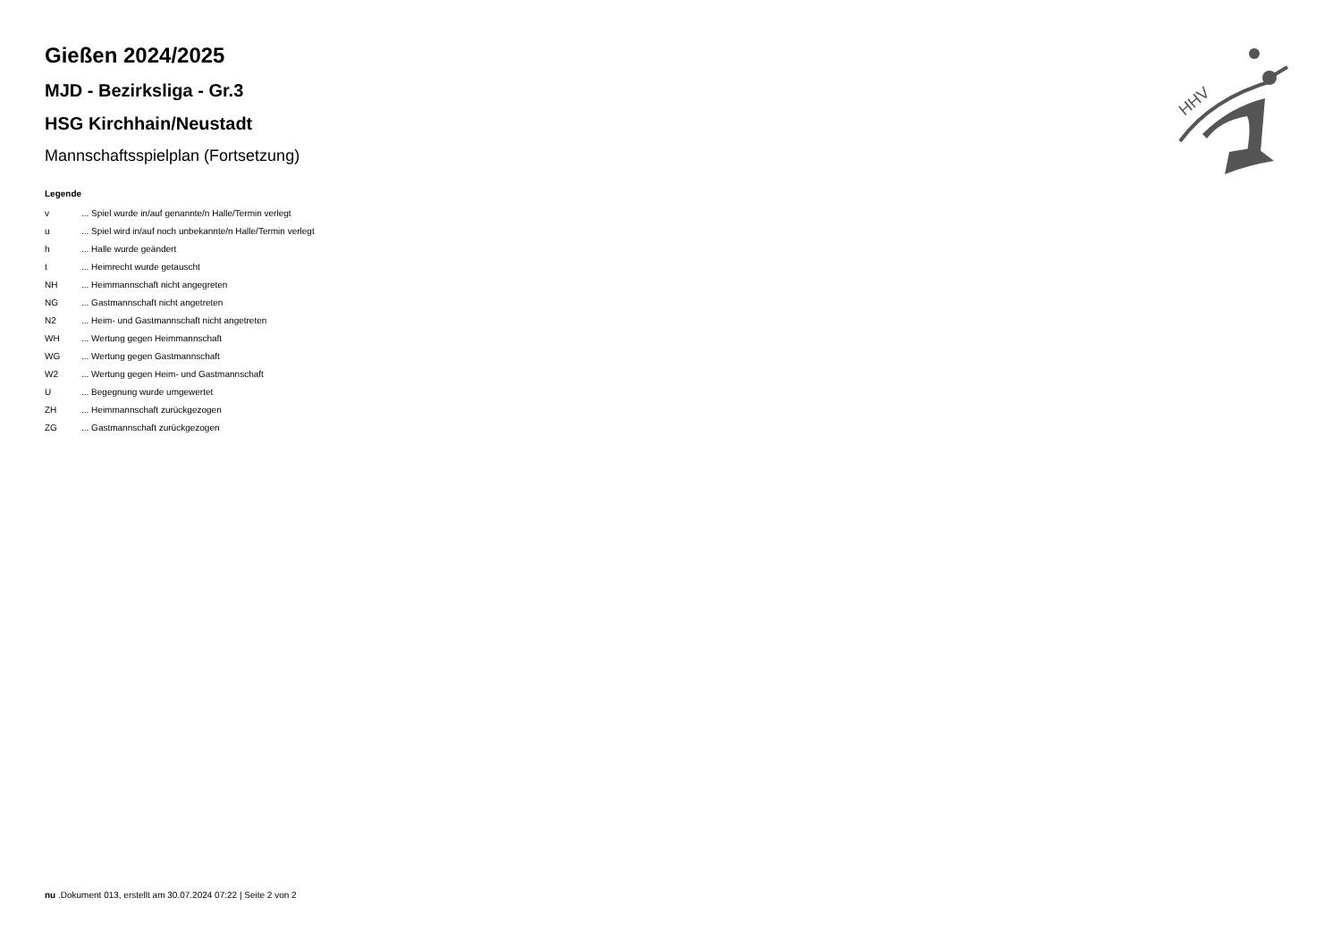HHV
Gießen 2024/2025
MJD - Bezirksliga - Gr.3
HSG Kirchhain/Neustadt
Mannschaftsspielplan (Fortsetzung)
Legende
| v | ... Spiel wurde in/auf genannte/n Halle/Termin verlegt |
| u | ... Spiel wird in/auf noch unbekannte/n Halle/Termin verlegt |
| h | ... Halle wurde geändert |
| t | ... Heimrecht wurde getauscht |
| NH | ... Heimmannschaft nicht angegreten |
| NG | ... Gastmannschaft nicht angetreten |
| N2 | ... Heim- und Gastmannschaft nicht angetreten |
| WH | ... Wertung gegen Heimmannschaft |
| WG | ... Wertung gegen Gastmannschaft |
| W2 | ... Wertung gegen Heim- und Gastmannschaft |
| U | ... Begegnung wurde umgewertet |
| ZH | ... Heimmannschaft zurückgezogen |
| ZG | ... Gastmannschaft zurückgezogen |
nu .Dokument 013, erstellt am 30.07.2024 07:22 | Seite 2 von 2